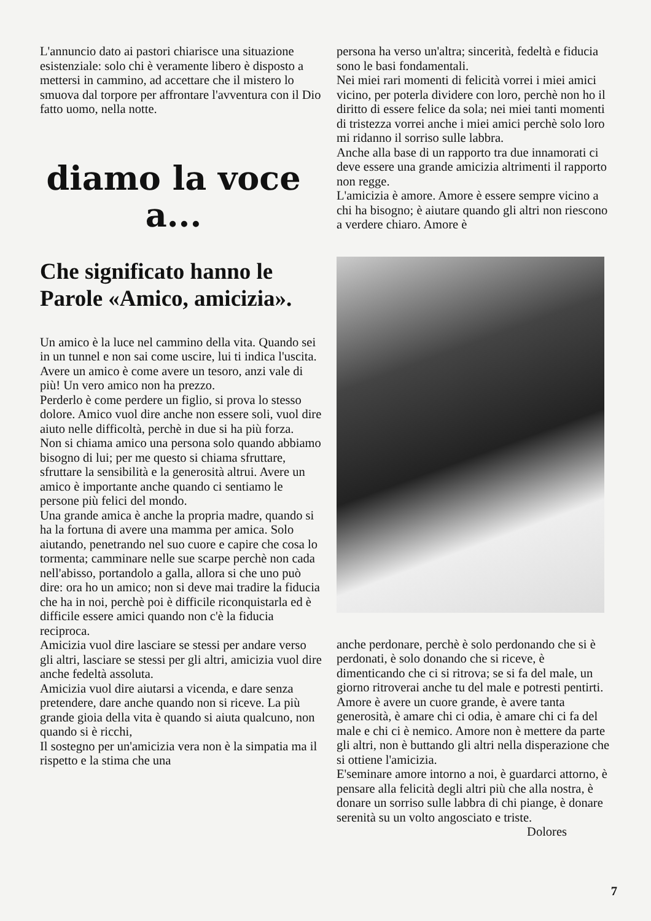L'annuncio dato ai pastori chiarisce una situazione esistenziale: solo chi è veramente libero è disposto a mettersi in cammino, ad accettare che il mistero lo smuova dal torpore per affrontare l'avventura con il Dio fatto uomo, nella notte.
diamo la voce
a...
Che significato hanno le Parole «Amico, amicizia».
Un amico è la luce nel cammino della vita. Quando sei in un tunnel e non sai come uscire, lui ti indica l'uscita. Avere un amico è come avere un tesoro, anzi vale di più! Un vero amico non ha prezzo.
Perderlo è come perdere un figlio, si prova lo stesso dolore. Amico vuol dire anche non essere soli, vuol dire aiuto nelle difficoltà, perchè in due si ha più forza.
Non si chiama amico una persona solo quando abbiamo bisogno di lui; per me questo si chiama sfruttare, sfruttare la sensibilità e la generosità altrui. Avere un amico è importante anche quando ci sentiamo le persone più felici del mondo.
Una grande amica è anche la propria madre, quando si ha la fortuna di avere una mamma per amica. Solo aiutando, penetrando nel suo cuore e capire che cosa lo tormenta; camminare nelle sue scarpe perchè non cada nell'abisso, portandolo a galla, allora si che uno può dire: ora ho un amico; non si deve mai tradire la fiducia che ha in noi, perchè poi è difficile riconquistarla ed è difficile essere amici quando non c'è la fiducia reciproca.
Amicizia vuol dire lasciare se stessi per andare verso gli altri, lasciare se stessi per gli altri, amicizia vuol dire anche fedeltà assoluta.
Amicizia vuol dire aiutarsi a vicenda, e dare senza pretendere, dare anche quando non si riceve. La più grande gioia della vita è quando si aiuta qualcuno, non quando si è ricchi,
Il sostegno per un'amicizia vera non è la simpatia ma il rispetto e la stima che una
persona ha verso un'altra; sincerità, fedeltà e fiducia sono le basi fondamentali.
Nei miei rari momenti di felicità vorrei i miei amici vicino, per poterla dividere con loro, perchè non ho il diritto di essere felice da sola; nei miei tanti momenti di tristezza vorrei anche i miei amici perchè solo loro mi ridanno il sorriso sulle labbra.
Anche alla base di un rapporto tra due innamorati ci deve essere una grande amicizia altrimenti il rapporto non regge.
L'amicizia è amore. Amore è essere sempre vicino a chi ha bisogno; è aiutare quando gli altri non riescono a verdere chiaro. Amore è
anche perdonare, perchè è solo perdonando che si è perdonati, è solo donando che si riceve, è dimenticando che ci si ritrova; se si fa del male, un giorno ritroverai anche tu del male e potresti pentirti.
Amore è avere un cuore grande, è avere tanta generosità, è amare chi ci odia, è amare chi ci fa del male e chi ci è nemico. Amore non è mettere da parte gli altri, non è buttando gli altri nella disperazione che si ottiene l'amicizia.
E'seminare amore intorno a noi, è guardarci attorno, è pensare alla felicità degli altri più che alla nostra, è donare un sorriso sulle labbra di chi piange, è donare serenità su un volto angosciato e triste.
Dolores
7